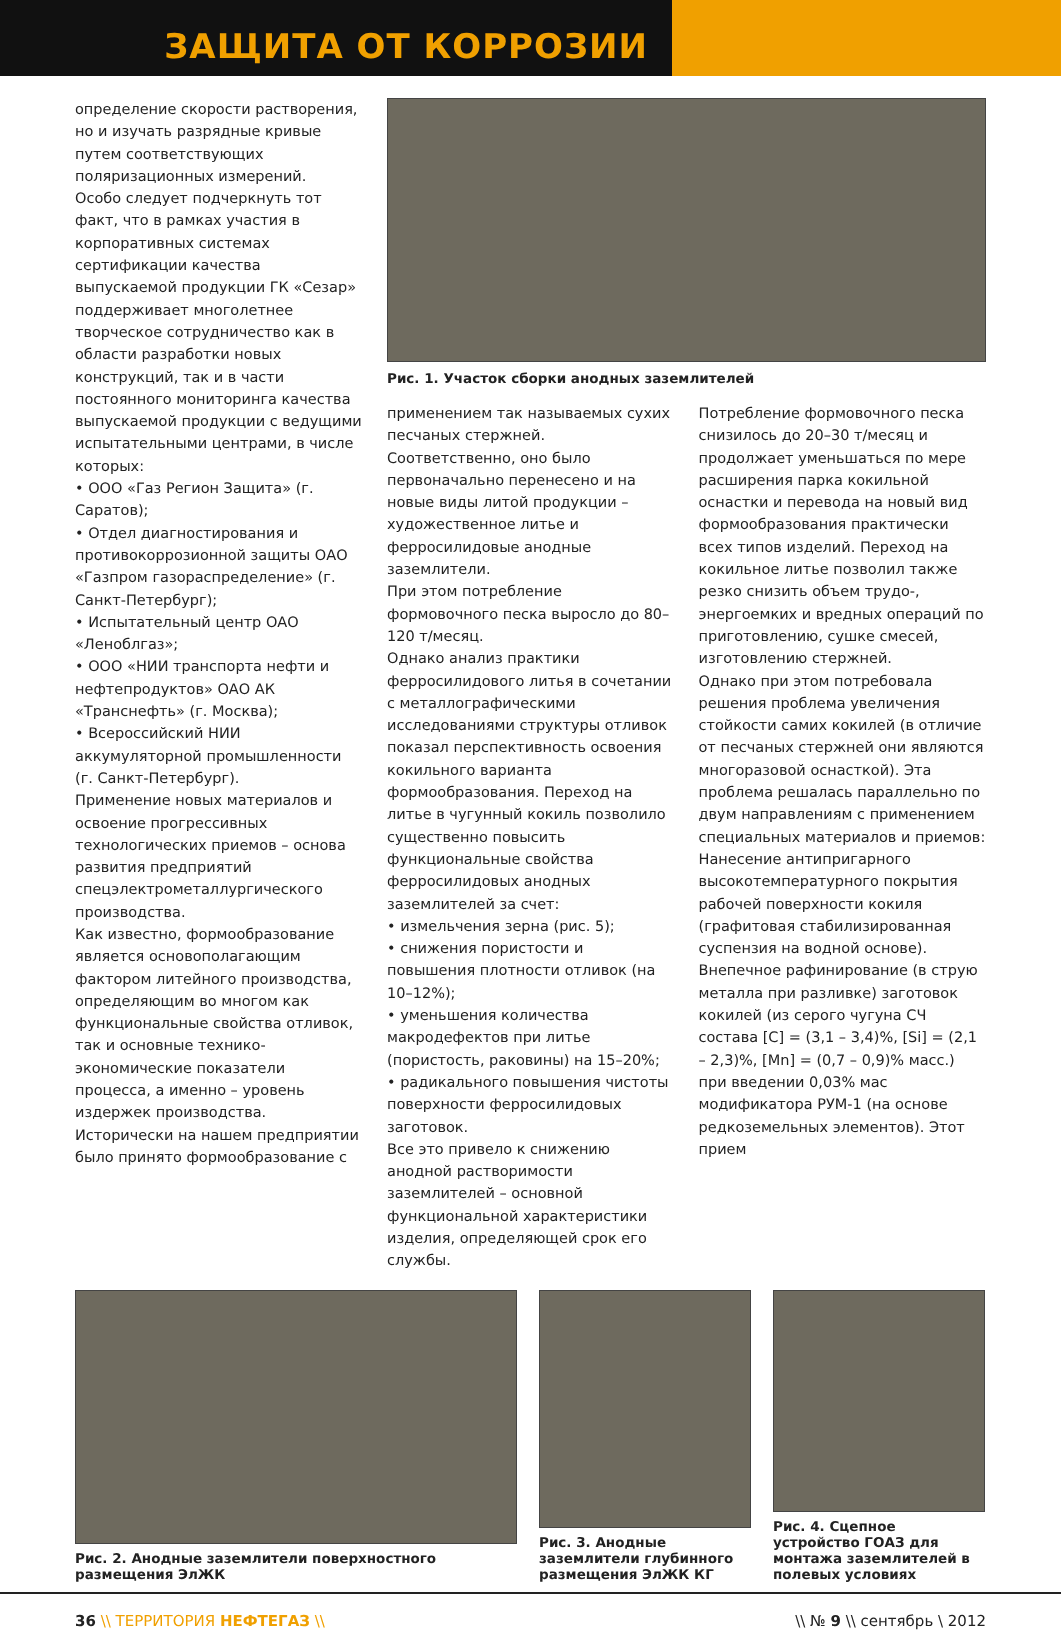ЗАЩИТА ОТ КОРРОЗИИ
определение скорости растворения, но и изучать разрядные кривые путем соответствующих поляризационных измерений.
Особо следует подчеркнуть тот факт, что в рамках участия в корпоративных системах сертификации качества выпускаемой продукции ГК «Сезар» поддерживает многолетнее творческое сотрудничество как в области разработки новых конструкций, так и в части постоянного мониторинга качества выпускаемой продукции с ведущими испытательными центрами, в числе которых:
• ООО «Газ Регион Защита» (г. Саратов);
• Отдел диагностирования и противокоррозионной защиты ОАО «Газпром газораспределение» (г. Санкт-Петербург);
• Испытательный центр ОАО «Леноблгаз»;
• ООО «НИИ транспорта нефти и нефтепродуктов» ОАО АК «Транснефть» (г. Москва);
• Всероссийский НИИ аккумуляторной промышленности (г. Санкт-Петербург).
Применение новых материалов и освоение прогрессивных технологических приемов – основа развития предприятий спецэлектрометаллургического производства.
Как известно, формообразование является основополагающим фактором литейного производства, определяющим во многом как функциональные свойства отливок, так и основные технико-экономические показатели процесса, а именно – уровень издержек производства.
Исторически на нашем предприятии было принято формообразование с
Рис. 1. Участок сборки анодных заземлителей
применением так называемых сухих песчаных стержней. Соответственно, оно было первоначально перенесено и на новые виды литой продукции – художественное литье и ферросилидовые анодные заземлители.
При этом потребление формовочного песка выросло до 80–120 т/месяц.
Однако анализ практики ферросилидового литья в сочетании с металлографическими исследованиями структуры отливок показал перспективность освоения кокильного варианта формообразования. Переход на литье в чугунный кокиль позволило существенно повысить функциональные свойства ферросилидовых анодных заземлителей за счет:
• измельчения зерна (рис. 5);
• снижения пористости и повышения плотности отливок (на 10–12%);
• уменьшения количества макродефектов при литье (пористость, раковины) на 15–20%;
• радикального повышения чистоты поверхности ферросилидовых заготовок.
Все это привело к снижению анодной растворимости заземлителей – основной функциональной характеристики изделия, определяющей срок его службы.
Потребление формовочного песка снизилось до 20–30 т/месяц и продолжает уменьшаться по мере расширения парка кокильной оснастки и перевода на новый вид формообразования практически всех типов изделий. Переход на кокильное литье позволил также резко снизить объем трудо-, энергоемких и вредных операций по приготовлению, сушке смесей, изготовлению стержней.
Однако при этом потребовала решения проблема увеличения стойкости самих кокилей (в отличие от песчаных стержней они являются многоразовой оснасткой). Эта проблема решалась параллельно по двум направлениям с применением специальных материалов и приемов:
Нанесение антипригарного высокотемпературного покрытия рабочей поверхности кокиля (графитовая стабилизированная суспензия на водной основе).
Внепечное рафинирование (в струю металла при разливке) заготовок кокилей (из серого чугуна СЧ состава [C] = (3,1 – 3,4)%, [Si] = (2,1 – 2,3)%, [Mn] = (0,7 – 0,9)% масс.) при введении 0,03% мас модификатора РУМ-1 (на основе редкоземельных элементов). Этот прием
Рис. 2. Анодные заземлители поверхностного размещения ЭлЖК
Рис. 3. Анодные заземлители глубинного размещения ЭлЖК КГ
Рис. 4. Сцепное устройство ГОАЗ для монтажа заземлителей в полевых условиях
36 \\ ТЕРРИТОРИЯ НЕФТЕГАЗ \\ \\ № 9 \\ сентябрь \ 2012